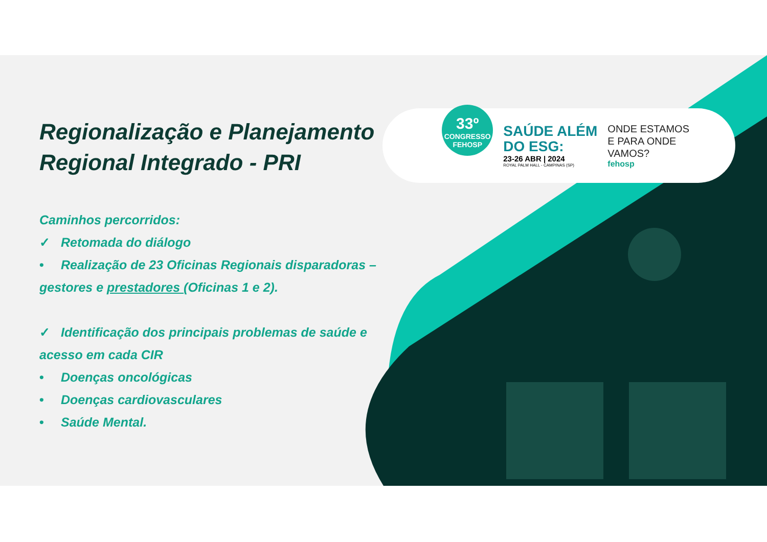Regionalização e Planejamento Regional Integrado - PRI
Caminhos percorridos:
✓ Retomada do diálogo
• Realização de 23 Oficinas Regionais disparadoras – gestores e prestadores (Oficinas 1 e 2).
✓ Identificação dos principais problemas de saúde e acesso em cada CIR
• Doenças oncológicas
• Doenças cardiovasculares
• Saúde Mental.
33º
CONGRESSO
FEHOSP
SAÚDE ALÉM
DO ESG:
23-26 ABR | 2024
ROYAL PALM HALL - CAMPINAS (SP)
ONDE ESTAMOS
E PARA ONDE
VAMOS?
fehosp